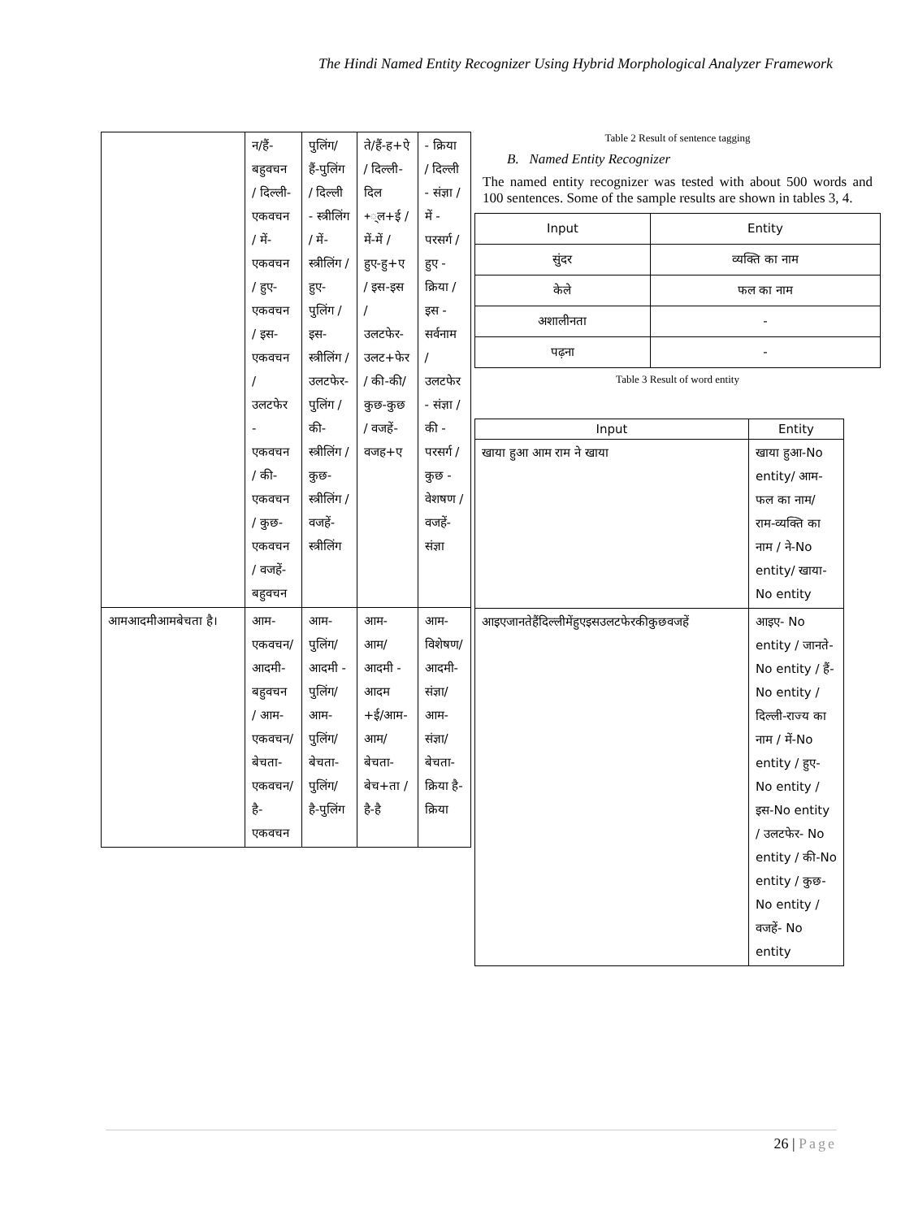The Hindi Named Entity Recognizer Using Hybrid Morphological Analyzer Framework
| | न/हैं-बहुवचन / दिल्ली-एकवचन / में-एकवचन / हुए-एकवचन / इस-एकवचन / उलटफेर - एकवचन / की-एकवचन / कुछ-एकवचन / वजहें-बहुवचन | पुलिंग/ हैं-पुलिंग / दिल्ली - स्त्रीलिंग / में-स्त्रीलिंग / हुए-पुलिंग / इस-स्त्रीलिंग / उलटफेर-पुलिंग / की-स्त्रीलिंग / कुछ-स्त्रीलिंग / वजहें-स्त्रीलिंग | ते/हैं-ह+ऐ / दिल्ली-दिल +्ल+ई / में-में / हुए-हु+ए / इस-इस / उलटफेर-उलट+फेर / की-की/ कुछ-कुछ / वजहें-वजह+ए | - क्रिया / दिल्ली - संज्ञा / में - परसर्ग / हुए - क्रिया / इस - सर्वनाम / उलटफेर - संज्ञा / की - परसर्ग / कुछ - वेशषण / वजहें-संज्ञा |
| आमआदमीआमबेचता है। | आम-एकवचन/आदमी-बहुवचन / आम-एकवचन/बेचता-एकवचन/ है-एकवचन | आम-पुलिंग/ आदमी - पुलिंग/ आम-पुलिंग/ बेचता-पुलिंग/ है-पुलिंग | आम-आम/ आदमी - आदम +ई/आम-आम/बेचता-बेच+ता / है-है | आम-विशेषण/आदमी-संज्ञा/ आम-संज्ञा/बेचता-क्रिया है-क्रिया |
Table 2 Result of sentence tagging
B. Named Entity Recognizer
The named entity recognizer was tested with about 500 words and 100 sentences. Some of the sample results are shown in tables 3, 4.
| Input | Entity |
| --- | --- |
| सुंदर | व्यक्ति का नाम |
| केले | फल का नाम |
| अशालीनता | - |
| पढ़ना | - |
Table 3 Result of word entity
| Input | Entity |
| --- | --- |
| खाया हुआ आम राम ने खाया | खाया हुआ-No entity/ आम-फल का नाम/ राम-व्यक्ति का नाम / ने-No entity/ खाया- No entity |
| आइएजानतेहैंदिल्लीमेंहुएइसउलटफेरकीकुछवजहें | आइए- No entity / जानते- No entity / हैं-No entity / दिल्ली-राज्य का नाम / में-No entity / हुए- No entity / इस-No entity / उलटफेर- No entity / की-No entity / कुछ-No entity / वजहें- No entity |
26 | Page